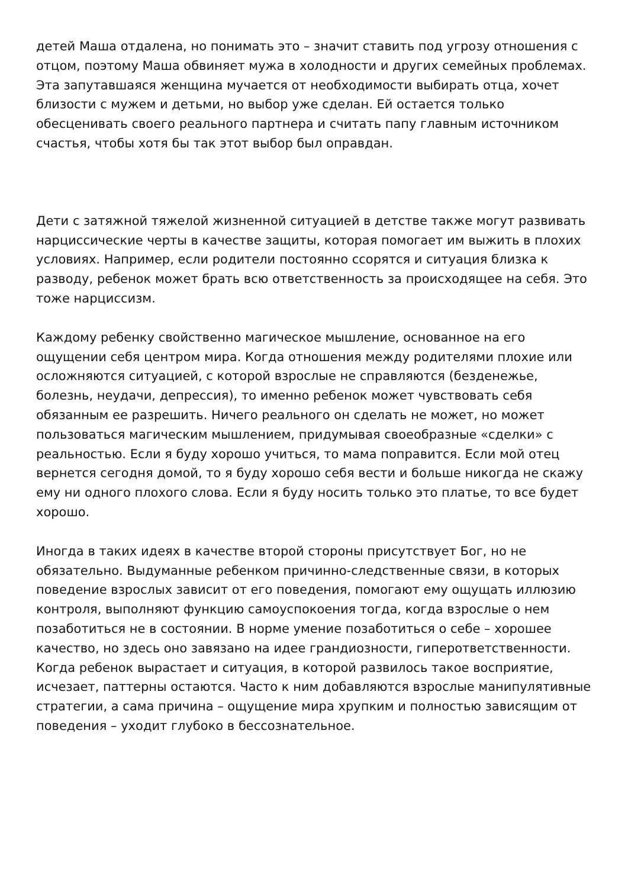детей Маша отдалена, но понимать это – значит ставить под угрозу отношения с отцом, поэтому Маша обвиняет мужа в холодности и других семейных проблемах. Эта запутавшаяся женщина мучается от необходимости выбирать отца, хочет близости с мужем и детьми, но выбор уже сделан. Ей остается только обесценивать своего реального партнера и считать папу главным источником счастья, чтобы хотя бы так этот выбор был оправдан.
Дети с затяжной тяжелой жизненной ситуацией в детстве также могут развивать нарциссические черты в качестве защиты, которая помогает им выжить в плохих условиях. Например, если родители постоянно ссорятся и ситуация близка к разводу, ребенок может брать всю ответственность за происходящее на себя. Это тоже нарциссизм.
Каждому ребенку свойственно магическое мышление, основанное на его ощущении себя центром мира. Когда отношения между родителями плохие или осложняются ситуацией, с которой взрослые не справляются (безденежье, болезнь, неудачи, депрессия), то именно ребенок может чувствовать себя обязанным ее разрешить. Ничего реального он сделать не может, но может пользоваться магическим мышлением, придумывая своеобразные «сделки» с реальностью. Если я буду хорошо учиться, то мама поправится. Если мой отец вернется сегодня домой, то я буду хорошо себя вести и больше никогда не скажу ему ни одного плохого слова. Если я буду носить только это платье, то все будет хорошо.
Иногда в таких идеях в качестве второй стороны присутствует Бог, но не обязательно. Выдуманные ребенком причинно-следственные связи, в которых поведение взрослых зависит от его поведения, помогают ему ощущать иллюзию контроля, выполняют функцию самоуспокоения тогда, когда взрослые о нем позаботиться не в состоянии. В норме умение позаботиться о себе – хорошее качество, но здесь оно завязано на идее грандиозности, гиперответственности. Когда ребенок вырастает и ситуация, в которой развилось такое восприятие, исчезает, паттерны остаются. Часто к ним добавляются взрослые манипулятивные стратегии, а сама причина – ощущение мира хрупким и полностью зависящим от поведения – уходит глубоко в бессознательное.